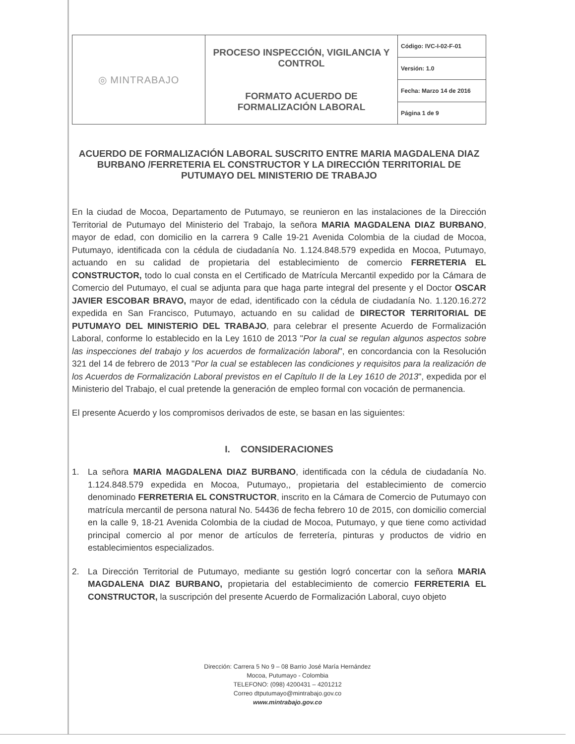| ◎ MINTRABAJO | PROCESO INSPECCIÓN, VIGILANCIA Y CONTROL FORMATO ACUERDO DE FORMALIZACIÓN LABORAL | Código: IVC-I-02-F-01 |
| | | Versión: 1.0 |
| | | Fecha: Marzo 14 de 2016 |
| | | Página 1 de 9 |
ACUERDO DE FORMALIZACIÓN LABORAL SUSCRITO ENTRE MARIA MAGDALENA DIAZ BURBANO /FERRETERIA EL CONSTRUCTOR Y LA DIRECCIÓN TERRITORIAL DE PUTUMAYO DEL MINISTERIO DE TRABAJO
En la ciudad de Mocoa, Departamento de Putumayo, se reunieron en las instalaciones de la Dirección Territorial de Putumayo del Ministerio del Trabajo, la señora MARIA MAGDALENA DIAZ BURBANO, mayor de edad, con domicilio en la carrera 9 Calle 19-21 Avenida Colombia de la ciudad de Mocoa, Putumayo, identificada con la cédula de ciudadanía No. 1.124.848.579 expedida en Mocoa, Putumayo, actuando en su calidad de propietaria del establecimiento de comercio FERRETERIA EL CONSTRUCTOR, todo lo cual consta en el Certificado de Matrícula Mercantil expedido por la Cámara de Comercio del Putumayo, el cual se adjunta para que haga parte integral del presente y el Doctor OSCAR JAVIER ESCOBAR BRAVO, mayor de edad, identificado con la cédula de ciudadanía No. 1.120.16.272 expedida en San Francisco, Putumayo, actuando en su calidad de DIRECTOR TERRITORIAL DE PUTUMAYO DEL MINISTERIO DEL TRABAJO, para celebrar el presente Acuerdo de Formalización Laboral, conforme lo establecido en la Ley 1610 de 2013 "Por la cual se regulan algunos aspectos sobre las inspecciones del trabajo y los acuerdos de formalización laboral", en concordancia con la Resolución 321 del 14 de febrero de 2013 "Por la cual se establecen las condiciones y requisitos para la realización de los Acuerdos de Formalización Laboral previstos en el Capítulo II de la Ley 1610 de 2013", expedida por el Ministerio del Trabajo, el cual pretende la generación de empleo formal con vocación de permanencia.
El presente Acuerdo y los compromisos derivados de este, se basan en las siguientes:
I. CONSIDERACIONES
1. La señora MARIA MAGDALENA DIAZ BURBANO, identificada con la cédula de ciudadanía No. 1.124.848.579 expedida en Mocoa, Putumayo,, propietaria del establecimiento de comercio denominado FERRETERIA EL CONSTRUCTOR, inscrito en la Cámara de Comercio de Putumayo con matrícula mercantil de persona natural No. 54436 de fecha febrero 10 de 2015, con domicilio comercial en la calle 9, 18-21 Avenida Colombia de la ciudad de Mocoa, Putumayo, y que tiene como actividad principal comercio al por menor de artículos de ferretería, pinturas y productos de vidrio en establecimientos especializados.
2. La Dirección Territorial de Putumayo, mediante su gestión logró concertar con la señora MARIA MAGDALENA DIAZ BURBANO, propietaria del establecimiento de comercio FERRETERIA EL CONSTRUCTOR, la suscripción del presente Acuerdo de Formalización Laboral, cuyo objeto
Dirección: Carrera 5 No 9 – 08 Barrio José María Hernández
Mocoa, Putumayo - Colombia
TELEFONO: (098) 4200431 – 4201212
Correo dtputumayo@mintrabajo.gov.co
www.mintrabajo.gov.co